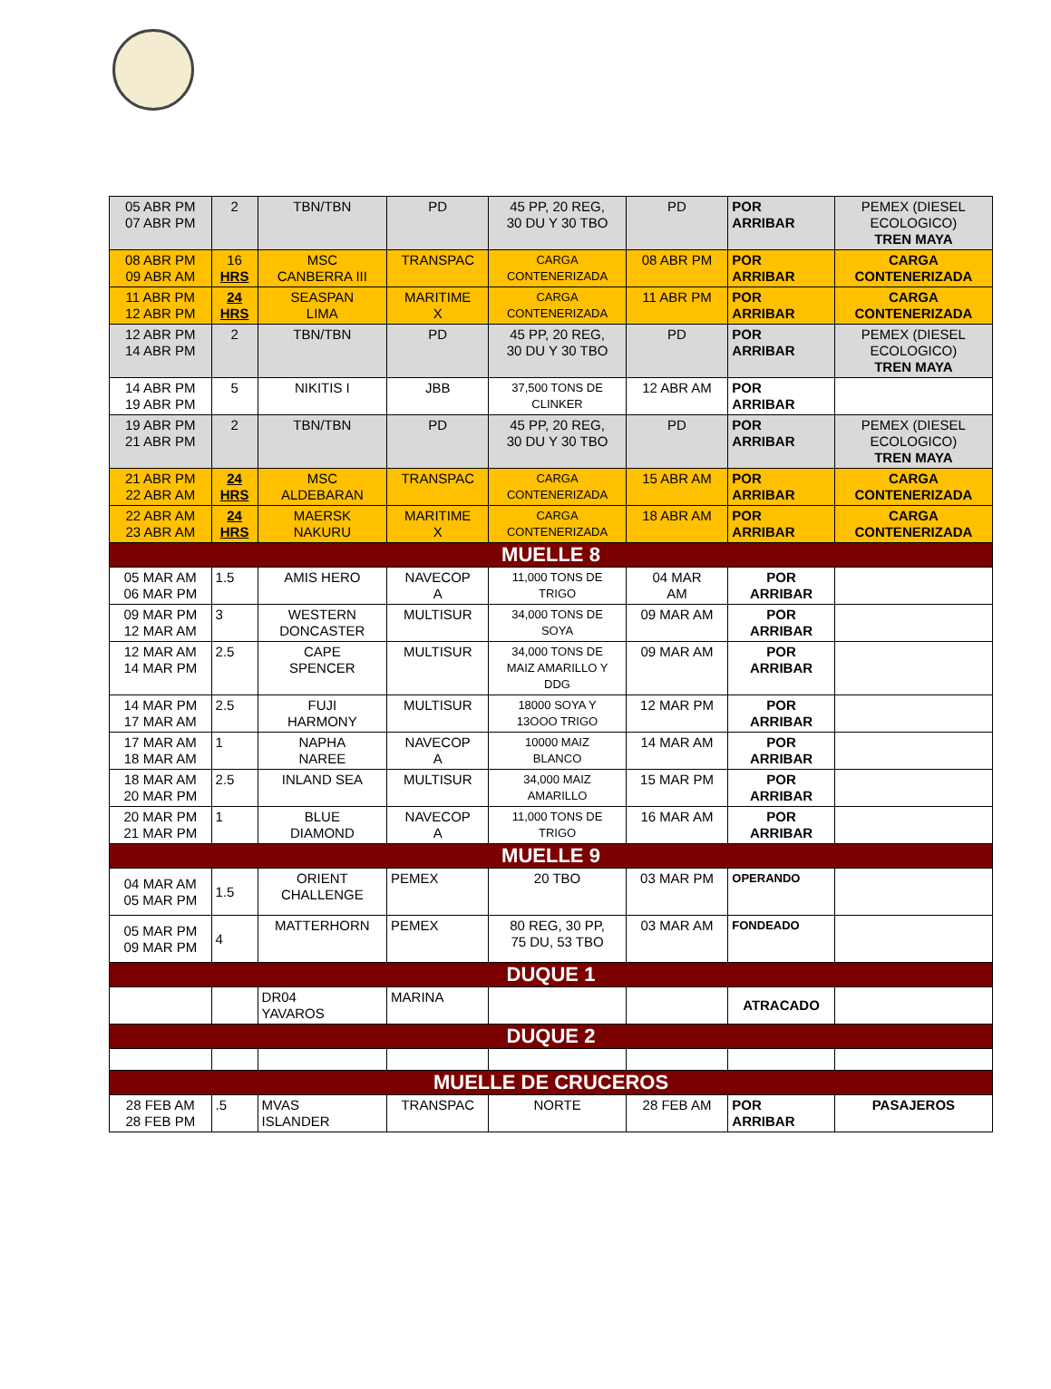| 05 ABR PM 07 ABR PM | 2 | TBN/TBN | PD | 45 PP, 20 REG, 30 DU Y 30 TBO | PD | POR ARRIBAR | PEMEX (DIESEL ECOLOGICO) TREN MAYA |
| 08 ABR PM 09 ABR AM | 16 HRS | MSC CANBERRA III | TRANSPAC | CARGA CONTENERIZADA | 08 ABR PM | POR ARRIBAR | CARGA CONTENERIZADA |
| 11 ABR PM 12 ABR PM | 24 HRS | SEASPAN LIMA | MARITIME X | CARGA CONTENERIZADA | 11 ABR PM | POR ARRIBAR | CARGA CONTENERIZADA |
| 12 ABR PM 14 ABR PM | 2 | TBN/TBN | PD | 45 PP, 20 REG, 30 DU Y 30 TBO | PD | POR ARRIBAR | PEMEX (DIESEL ECOLOGICO) TREN MAYA |
| 14 ABR PM 19 ABR PM | 5 | NIKITIS I | JBB | 37,500 TONS DE CLINKER | 12 ABR AM | POR ARRIBAR | |
| 19 ABR PM 21 ABR PM | 2 | TBN/TBN | PD | 45 PP, 20 REG, 30 DU Y 30 TBO | PD | POR ARRIBAR | PEMEX (DIESEL ECOLOGICO) TREN MAYA |
| 21 ABR PM 22 ABR AM | 24 HRS | MSC ALDEBARAN | TRANSPAC | CARGA CONTENERIZADA | 15 ABR AM | POR ARRIBAR | CARGA CONTENERIZADA |
| 22 ABR AM 23 ABR AM | 24 HRS | MAERSK NAKURU | MARITIME X | CARGA CONTENERIZADA | 18 ABR AM | POR ARRIBAR | CARGA CONTENERIZADA |
| MUELLE 8 | | | | | | | |
| 05 MAR AM 06 MAR PM | 1.5 | AMIS HERO | NAVECOP A | 11,000 TONS DE TRIGO | 04 MAR AM | POR ARRIBAR | |
| 09 MAR PM 12 MAR AM | 3 | WESTERN DONCASTER | MULTISUR | 34,000 TONS DE SOYA | 09 MAR AM | POR ARRIBAR | |
| 12 MAR AM 14 MAR PM | 2.5 | CAPE SPENCER | MULTISUR | 34,000 TONS DE MAIZ AMARILLO Y DDG | 09 MAR AM | POR ARRIBAR | |
| 14 MAR PM 17 MAR AM | 2.5 | FUJI HARMONY | MULTISUR | 18000 SOYA Y 13OOO TRIGO | 12 MAR PM | POR ARRIBAR | |
| 17 MAR AM 18 MAR AM | 1 | NAPHA NAREE | NAVECOP A | 10000 MAIZ BLANCO | 14 MAR AM | POR ARRIBAR | |
| 18 MAR AM 20 MAR PM | 2.5 | INLAND SEA | MULTISUR | 34,000 MAIZ AMARILLO | 15 MAR PM | POR ARRIBAR | |
| 20 MAR PM 21 MAR PM | 1 | BLUE DIAMOND | NAVECOP A | 11,000 TONS DE TRIGO | 16 MAR AM | POR ARRIBAR | |
| MUELLE 9 | | | | | | | |
| 04 MAR AM 05 MAR PM | 1.5 | ORIENT CHALLENGE | PEMEX | 20 TBO | 03 MAR PM | OPERANDO | |
| 05 MAR PM 09 MAR PM | 4 | MATTERHORN | PEMEX | 80 REG, 30 PP, 75 DU, 53 TBO | 03 MAR AM | FONDEADO | |
| DUQUE 1 | | | | | | | |
| | | DR04 YAVAROS | MARINA | | | ATRACADO | |
| DUQUE 2 | | | | | | | |
| MUELLE DE CRUCEROS | | | | | | | |
| 28 FEB AM 28 FEB PM | .5 | MVAS ISLANDER | TRANSPAC | NORTE | 28 FEB AM | POR ARRIBAR | PASAJEROS |